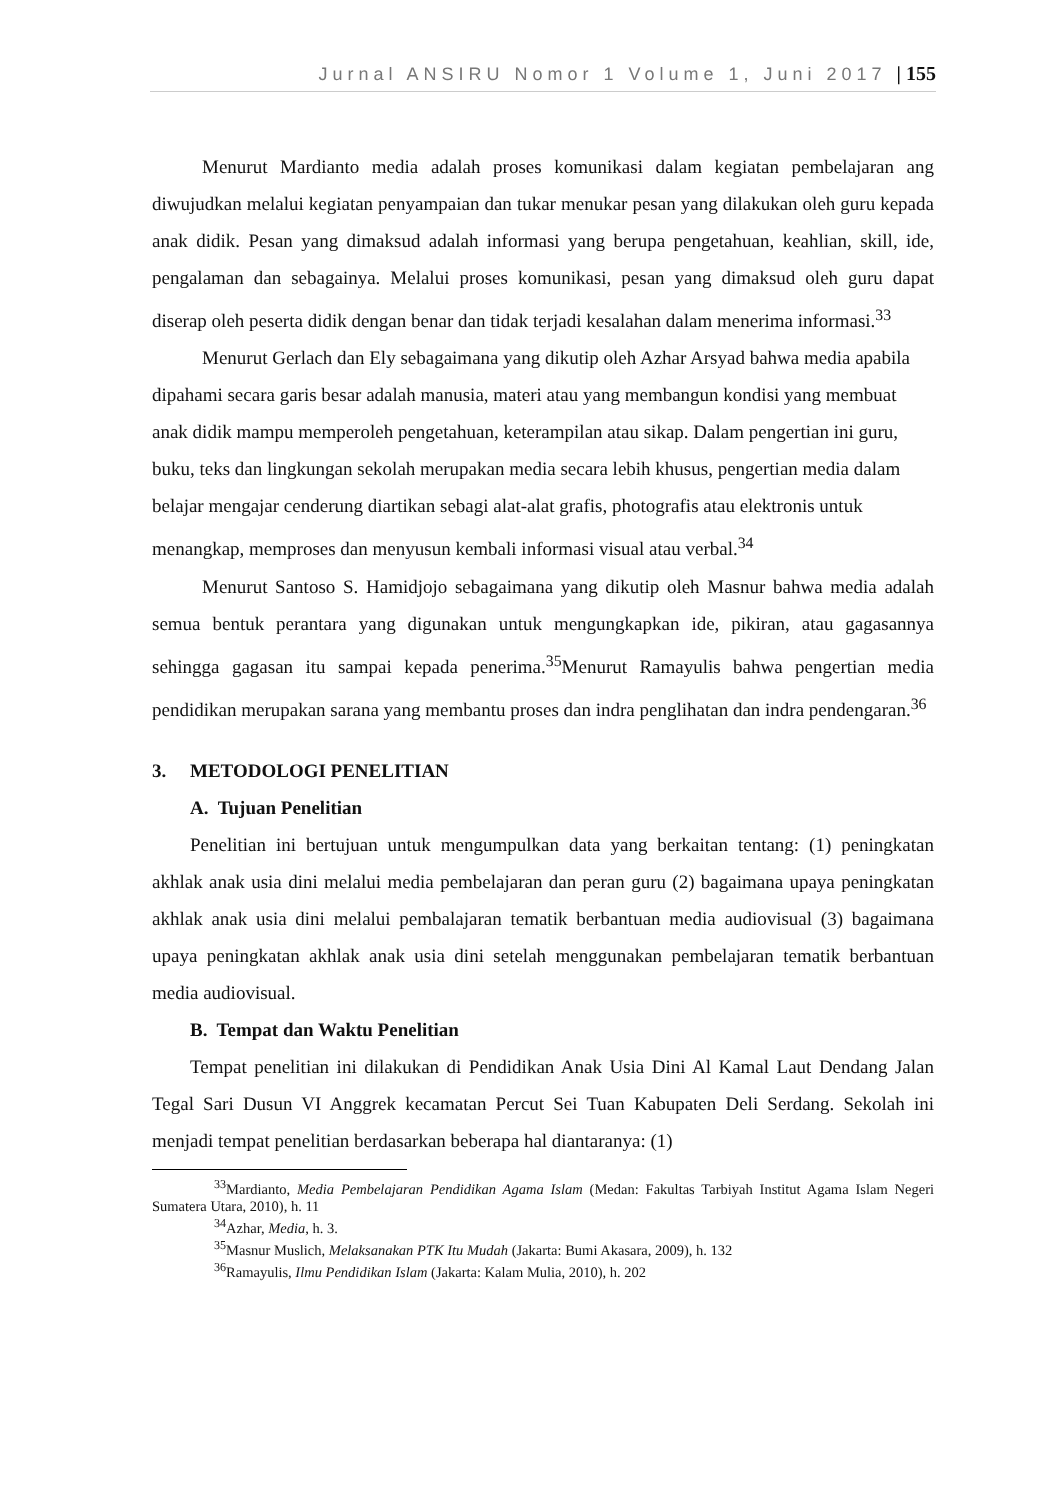Jurnal ANSIRU Nomor 1 Volume 1, Juni 2017 | 155
Menurut Mardianto media adalah proses komunikasi dalam kegiatan pembelajaran ang diwujudkan melalui kegiatan penyampaian dan tukar menukar pesan yang dilakukan oleh guru kepada anak didik. Pesan yang dimaksud adalah informasi yang berupa pengetahuan, keahlian, skill, ide, pengalaman dan sebagainya. Melalui proses komunikasi, pesan yang dimaksud oleh guru dapat diserap oleh peserta didik dengan benar dan tidak terjadi kesalahan dalam menerima informasi.<sup>33</sup>
Menurut Gerlach dan Ely sebagaimana yang dikutip oleh Azhar Arsyad bahwa media apabila dipahami secara garis besar adalah manusia, materi atau yang membangun kondisi yang membuat anak didik mampu memperoleh pengetahuan, keterampilan atau sikap. Dalam pengertian ini guru, buku, teks dan lingkungan sekolah merupakan media secara lebih khusus, pengertian media dalam belajar mengajar cenderung diartikan sebagi alat-alat grafis, photografis atau elektronis untuk menangkap, memproses dan menyusun kembali informasi visual atau verbal.<sup>34</sup>
Menurut Santoso S. Hamidjojo sebagaimana yang dikutip oleh Masnur bahwa media adalah semua bentuk perantara yang digunakan untuk mengungkapkan ide, pikiran, atau gagasannya sehingga gagasan itu sampai kepada penerima.<sup>35</sup>Menurut Ramayulis bahwa pengertian media pendidikan merupakan sarana yang membantu proses dan indra penglihatan dan indra pendengaran.<sup>36</sup>
3. METODOLOGI PENELITIAN
A. Tujuan Penelitian
Penelitian ini bertujuan untuk mengumpulkan data yang berkaitan tentang: (1) peningkatan akhlak anak usia dini melalui media pembelajaran dan peran guru (2) bagaimana upaya peningkatan akhlak anak usia dini melalui pembalajaran tematik berbantuan media audiovisual (3) bagaimana upaya peningkatan akhlak anak usia dini setelah menggunakan pembelajaran tematik berbantuan media audiovisual.
B. Tempat dan Waktu Penelitian
Tempat penelitian ini dilakukan di Pendidikan Anak Usia Dini Al Kamal Laut Dendang Jalan Tegal Sari Dusun VI Anggrek kecamatan Percut Sei Tuan Kabupaten Deli Serdang. Sekolah ini menjadi tempat penelitian berdasarkan beberapa hal diantaranya: (1)
<sup>33</sup> Mardianto, Media Pembelajaran Pendidikan Agama Islam (Medan: Fakultas Tarbiyah Institut Agama Islam Negeri Sumatera Utara, 2010), h. 11
<sup>34</sup> Azhar, Media, h. 3.
<sup>35</sup> Masnur Muslich, Melaksanakan PTK Itu Mudah (Jakarta: Bumi Akasara, 2009), h. 132
<sup>36</sup> Ramayulis, Ilmu Pendidikan Islam (Jakarta: Kalam Mulia, 2010), h. 202